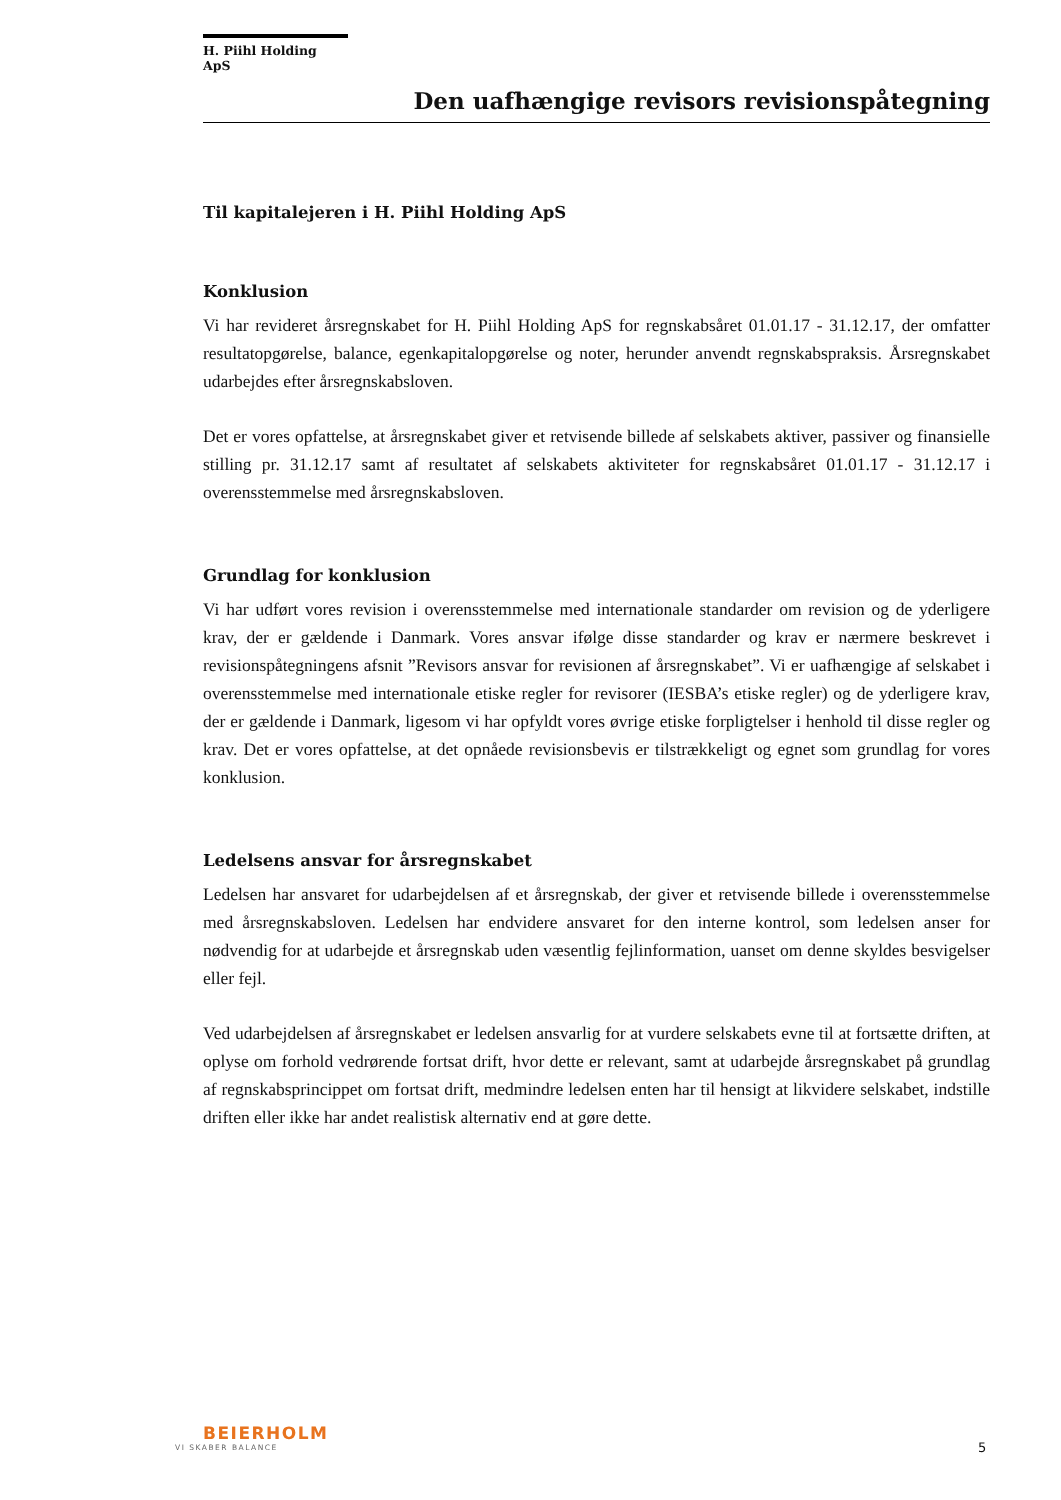H. Piihl Holding ApS
Den uafhængige revisors revisionspåtegning
Til kapitalejeren i H. Piihl Holding ApS
Konklusion
Vi har revideret årsregnskabet for H. Piihl Holding ApS for regnskabsåret 01.01.17 - 31.12.17, der omfatter resultatopgørelse, balance, egenkapitalopgørelse og noter, herunder anvendt regnskabspraksis. Årsregnskabet udarbejdes efter årsregnskabsloven.
Det er vores opfattelse, at årsregnskabet giver et retvisende billede af selskabets aktiver, passiver og finansielle stilling pr. 31.12.17 samt af resultatet af selskabets aktiviteter for regnskabsåret 01.01.17 - 31.12.17 i overensstemmelse med årsregnskabsloven.
Grundlag for konklusion
Vi har udført vores revision i overensstemmelse med internationale standarder om revision og de yderligere krav, der er gældende i Danmark. Vores ansvar ifølge disse standarder og krav er nærmere beskrevet i revisionspåtegningens afsnit ”Revisors ansvar for revisionen af årsregnskabet”. Vi er uafhængige af selskabet i overensstemmelse med internationale etiske regler for revisorer (IESBA’s etiske regler) og de yderligere krav, der er gældende i Danmark, ligesom vi har opfyldt vores øvrige etiske forpligtelser i henhold til disse regler og krav. Det er vores opfattelse, at det opnåede revisionsbevis er tilstrækkeligt og egnet som grundlag for vores konklusion.
Ledelsens ansvar for årsregnskabet
Ledelsen har ansvaret for udarbejdelsen af et årsregnskab, der giver et retvisende billede i overensstemmelse med årsregnskabsloven. Ledelsen har endvidere ansvaret for den interne kontrol, som ledelsen anser for nødvendig for at udarbejde et årsregnskab uden væsentlig fejlinformation, uanset om denne skyldes besvigelser eller fejl.
Ved udarbejdelsen af årsregnskabet er ledelsen ansvarlig for at vurdere selskabets evne til at fortsætte driften, at oplyse om forhold vedrørende fortsat drift, hvor dette er relevant, samt at udarbejde årsregnskabet på grundlag af regnskabsprincippet om fortsat drift, medmindre ledelsen enten har til hensigt at likvidere selskabet, indstille driften eller ikke har andet realistisk alternativ end at gøre dette.
BEIERHOLM
VI SKABER BALANCE
5